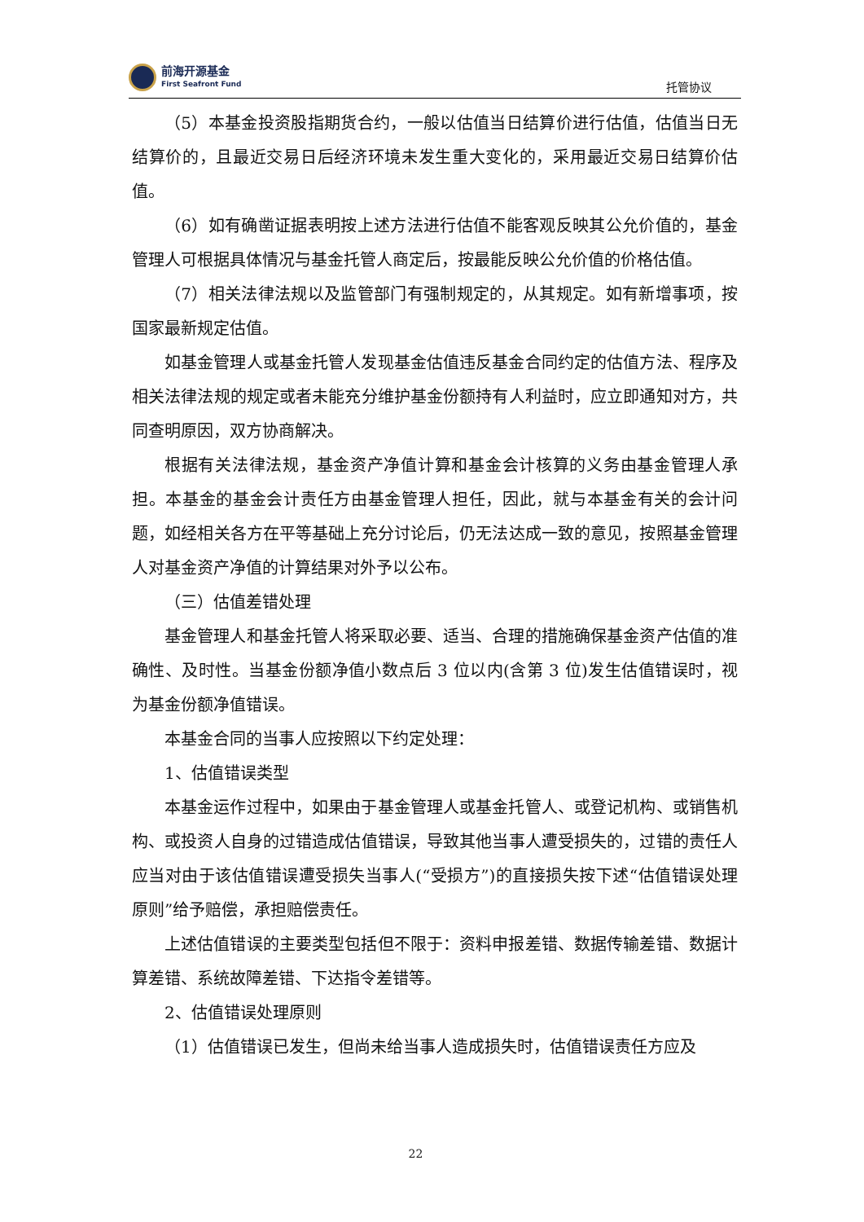前海开源基金
First Seafront Fund
托管协议
（5）本基金投资股指期货合约，一般以估值当日结算价进行估值，估值当日无结算价的，且最近交易日后经济环境未发生重大变化的，采用最近交易日结算价估值。
（6）如有确凿证据表明按上述方法进行估值不能客观反映其公允价值的，基金管理人可根据具体情况与基金托管人商定后，按最能反映公允价值的价格估值。
（7）相关法律法规以及监管部门有强制规定的，从其规定。如有新增事项，按国家最新规定估值。
如基金管理人或基金托管人发现基金估值违反基金合同约定的估值方法、程序及相关法律法规的规定或者未能充分维护基金份额持有人利益时，应立即通知对方，共同查明原因，双方协商解决。
根据有关法律法规，基金资产净值计算和基金会计核算的义务由基金管理人承担。本基金的基金会计责任方由基金管理人担任，因此，就与本基金有关的会计问题，如经相关各方在平等基础上充分讨论后，仍无法达成一致的意见，按照基金管理人对基金资产净值的计算结果对外予以公布。
（三）估值差错处理
基金管理人和基金托管人将采取必要、适当、合理的措施确保基金资产估值的准确性、及时性。当基金份额净值小数点后 3 位以内(含第 3 位)发生估值错误时，视为基金份额净值错误。
本基金合同的当事人应按照以下约定处理：
1、估值错误类型
本基金运作过程中，如果由于基金管理人或基金托管人、或登记机构、或销售机构、或投资人自身的过错造成估值错误，导致其他当事人遭受损失的，过错的责任人应当对由于该估值错误遭受损失当事人(“受损方”)的直接损失按下述“估值错误处理原则”给予赔偿，承担赔偿责任。
上述估值错误的主要类型包括但不限于：资料申报差错、数据传输差错、数据计算差错、系统故障差错、下达指令差错等。
2、估值错误处理原则
（1）估值错误已发生，但尚未给当事人造成损失时，估值错误责任方应及
22